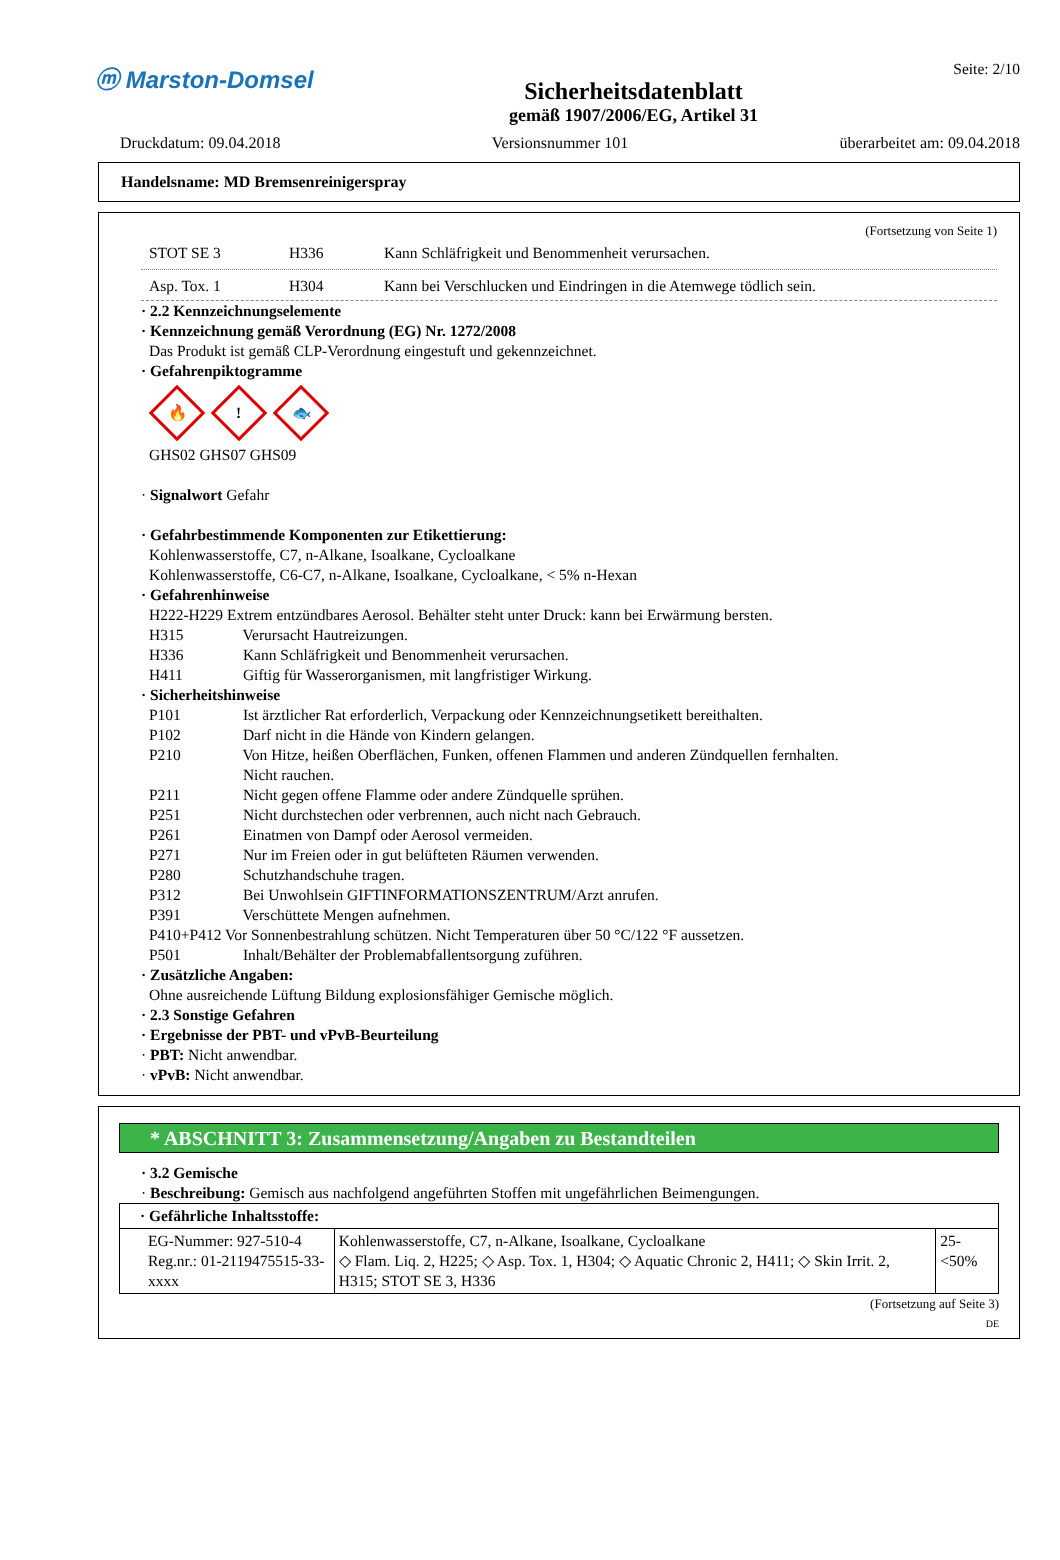ⓜ Marston-Domsel
Sicherheitsdatenblatt
gemäß 1907/2006/EG, Artikel 31
Seite: 2/10
Druckdatum: 09.04.2018 Versionsnummer 101 überarbeitet am: 09.04.2018
Handelsname: MD Bremsenreinigerspray
(Fortsetzung von Seite 1)
STOT SE 3 H336 Kann Schläfrigkeit und Benommenheit verursachen.
Asp. Tox. 1 H304 Kann bei Verschlucken und Eindringen in die Atemwege tödlich sein.
· 2.2 Kennzeichnungselemente
· Kennzeichnung gemäß Verordnung (EG) Nr. 1272/2008
Das Produkt ist gemäß CLP-Verordnung eingestuft und gekennzeichnet.
· Gefahrenpiktogramme
🔥! 🐟
GHS02 GHS07 GHS09
· Signalwort Gefahr
· Gefahrbestimmende Komponenten zur Etikettierung:
Kohlenwasserstoffe, C7, n-Alkane, Isoalkane, Cycloalkane
Kohlenwasserstoffe, C6-C7, n-Alkane, Isoalkane, Cycloalkane, < 5% n-Hexan
· Gefahrenhinweise
H222-H229 Extrem entzündbares Aerosol. Behälter steht unter Druck: kann bei Erwärmung bersten.
H315 Verursacht Hautreizungen.
H336 Kann Schläfrigkeit und Benommenheit verursachen.
H411 Giftig für Wasserorganismen, mit langfristiger Wirkung.
· Sicherheitshinweise
P101 Ist ärztlicher Rat erforderlich, Verpackung oder Kennzeichnungsetikett bereithalten.
P102 Darf nicht in die Hände von Kindern gelangen.
P210 Von Hitze, heißen Oberflächen, Funken, offenen Flammen und anderen Zündquellen fernhalten.
Nicht rauchen.
P211 Nicht gegen offene Flamme oder andere Zündquelle sprühen.
P251 Nicht durchstechen oder verbrennen, auch nicht nach Gebrauch.
P261 Einatmen von Dampf oder Aerosol vermeiden.
P271 Nur im Freien oder in gut belüfteten Räumen verwenden.
P280 Schutzhandschuhe tragen.
P312 Bei Unwohlsein GIFTINFORMATIONSZENTRUM/Arzt anrufen.
P391 Verschüttete Mengen aufnehmen.
P410+P412 Vor Sonnenbestrahlung schützen. Nicht Temperaturen über 50 °C/122 °F aussetzen.
P501 Inhalt/Behälter der Problemabfallentsorgung zuführen.
· Zusätzliche Angaben:
Ohne ausreichende Lüftung Bildung explosionsfähiger Gemische möglich.
· 2.3 Sonstige Gefahren
· Ergebnisse der PBT- und vPvB-Beurteilung
· PBT: Nicht anwendbar.
· vPvB: Nicht anwendbar.
* ABSCHNITT 3: Zusammensetzung/Angaben zu Bestandteilen
· 3.2 Gemische
· Beschreibung: Gemisch aus nachfolgend angeführten Stoffen mit ungefährlichen Beimengungen.
| · Gefährliche Inhaltsstoffe: | | |
| EG-Nummer: 927-510-4 Reg.nr.: 01-2119475515-33-xxxx | Kohlenwasserstoffe, C7, n-Alkane, Isoalkane, Cycloalkane ◇ Flam. Liq. 2, H225; ◇ Asp. Tox. 1, H304; ◇ Aquatic Chronic 2, H411; ◇ Skin Irrit. 2, H315; STOT SE 3, H336 | 25-<50% |
(Fortsetzung auf Seite 3)
DE